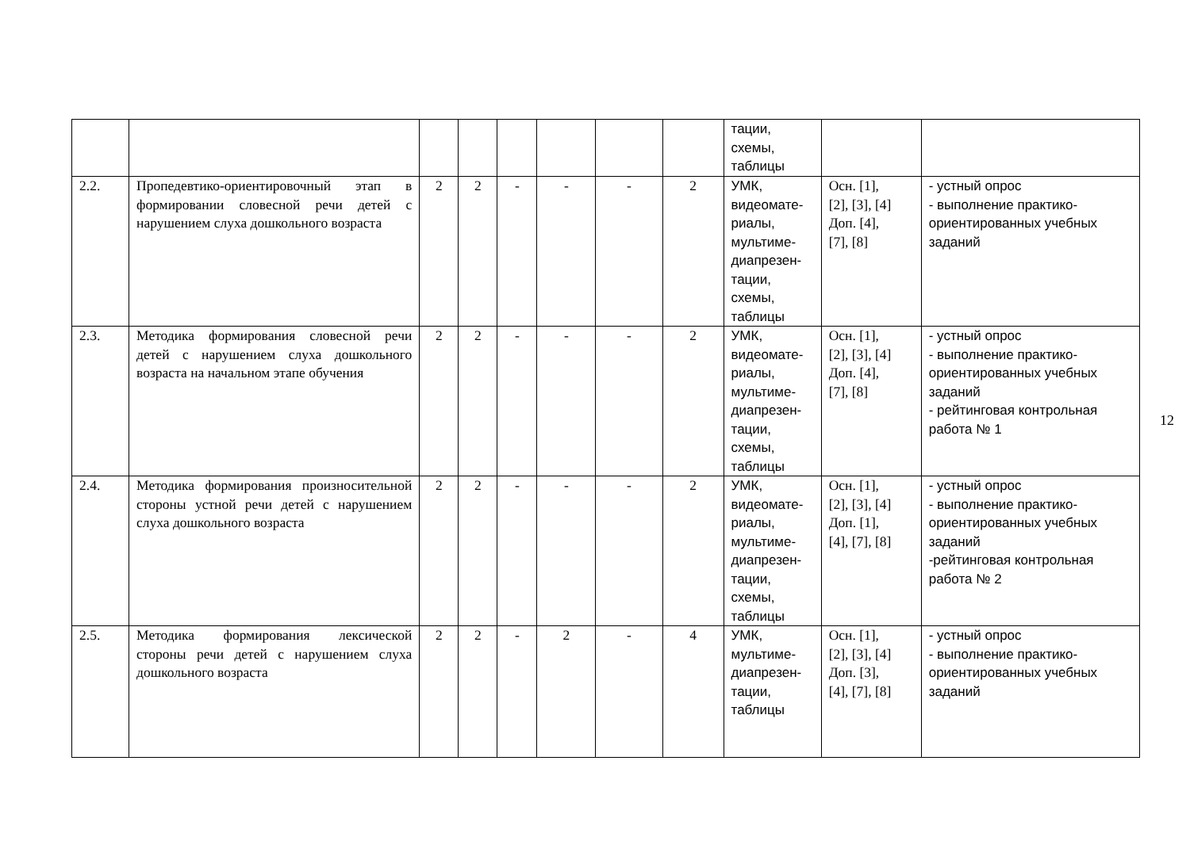| | | | | | | | | тации, схемы, таблицы | | |
| 2.2. | Пропедевтико-ориентировочный этап в формировании словесной речи детей с нарушением слуха дошкольного возраста | 2 | 2 | - | - | - | 2 | УМК, видеомате- риалы, мультиме- диапрезен- тации, схемы, таблицы | Осн. [1], [2], [3], [4] Доп. [4], [7], [8] | - устный опрос - выполнение практико-ориентированных учебных заданий |
| 2.3. | Методика формирования словесной речи детей с нарушением слуха дошкольного возраста на начальном этапе обучения | 2 | 2 | - | - | - | 2 | УМК, видеомате- риалы, мультиме- диапрезен- тации, схемы, таблицы | Осн. [1], [2], [3], [4] Доп. [4], [7], [8] | - устный опрос - выполнение практико-ориентированных учебных заданий - рейтинговая контрольная работа № 1 |
| 2.4. | Методика формирования произносительной стороны устной речи детей с нарушением слуха дошкольного возраста | 2 | 2 | - | - | - | 2 | УМК, видеомате- риалы, мультиме- диапрезен- тации, схемы, таблицы | Осн. [1], [2], [3], [4] Доп. [1], [4], [7], [8] | - устный опрос - выполнение практико-ориентированных учебных заданий -рейтинговая контрольная работа № 2 |
| 2.5. | Методика формирования лексической стороны речи детей с нарушением слуха дошкольного возраста | 2 | 2 | - | 2 | - | 4 | УМК, мультиме- диапрезен- тации, таблицы | Осн. [1], [2], [3], [4] Доп. [3], [4], [7], [8] | - устный опрос - выполнение практико-ориентированных учебных заданий |
12